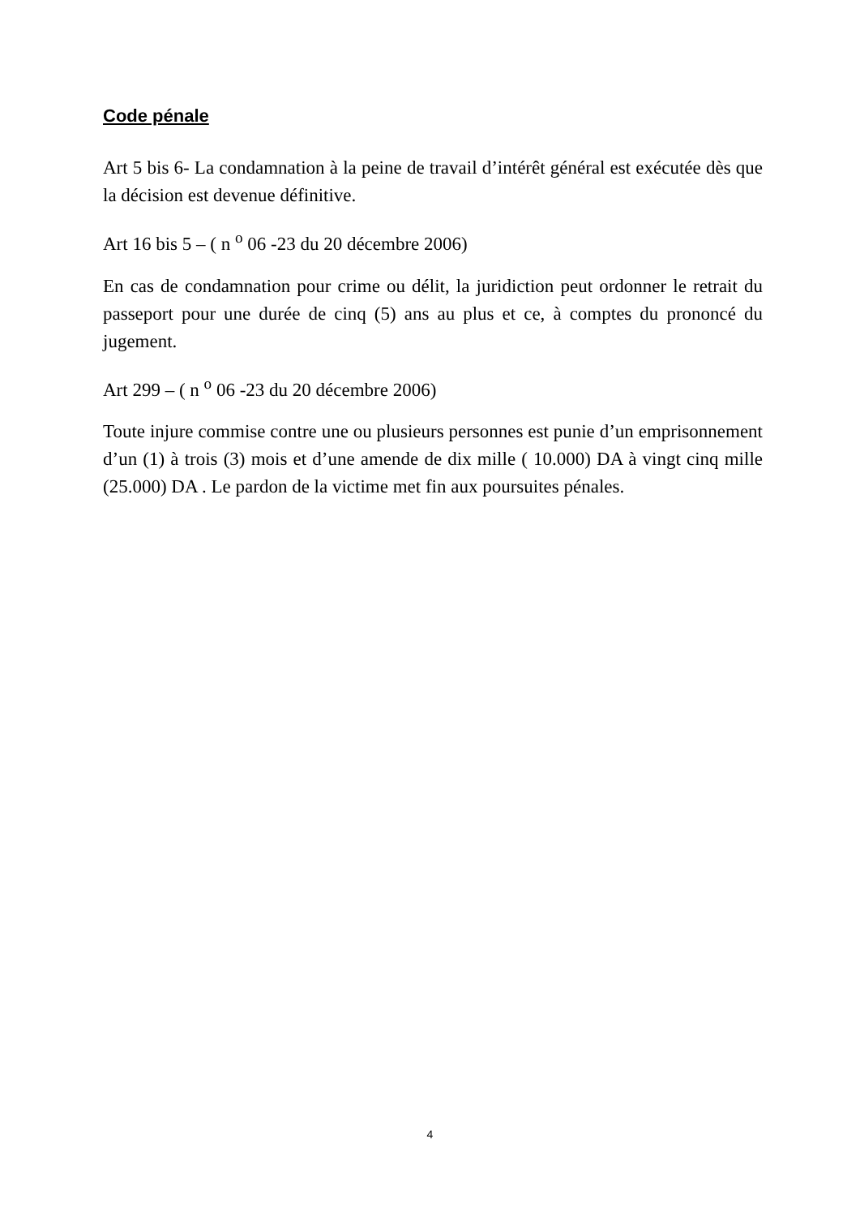Code pénale
Art 5 bis 6- La condamnation à la peine de travail d’intérêt général est exécutée dès que la décision est devenue définitive.
Art 16 bis 5 – ( n <sup>o</sup> 06 -23 du 20 décembre 2006)
En cas de condamnation pour crime ou délit, la juridiction peut ordonner le retrait du passeport pour une durée de cinq (5) ans au plus et ce, à comptes du prononcé du jugement.
Art 299 – ( n <sup>o</sup> 06 -23 du 20 décembre 2006)
Toute injure commise contre une ou plusieurs personnes est punie d’un emprisonnement d’un (1) à trois (3) mois et d’une amende de dix mille ( 10.000) DA à vingt cinq mille (25.000) DA . Le pardon de la victime met fin aux poursuites pénales.
4